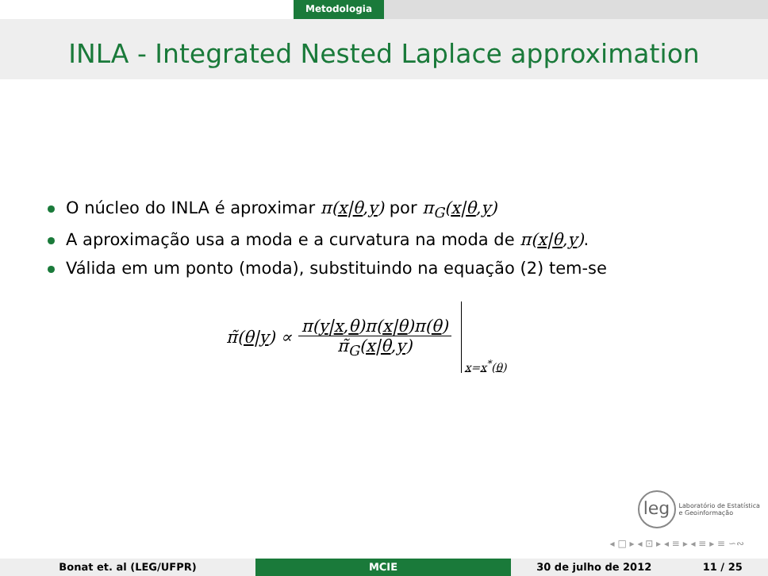Metodologia
INLA - Integrated Nested Laplace approximation
O núcleo do INLA é aproximar π(x|θ,y) por π<sub>G</sub>(x|θ,y)
A aproximação usa a moda e a curvatura na moda de π(x|θ,y).
Válida em um ponto (moda), substituindo na equação (2) tem-se
π̃(θ|y) ∝
π(y|x,θ)π(x|θ)π(θ)
π̃<sub>G</sub>(x|θ,y)
x=x<sup>*</sup>(θ)
leg
Laboratório de Estatística
e Geoinformação
◂ □ ▸ ◂ ⊡ ▸ ◂ ≡ ▸ ◂ ≡ ▸ ≡ ∽∾
Bonat et. al (LEG/UFPR) MCIE 30 de julho de 2012 11 / 25